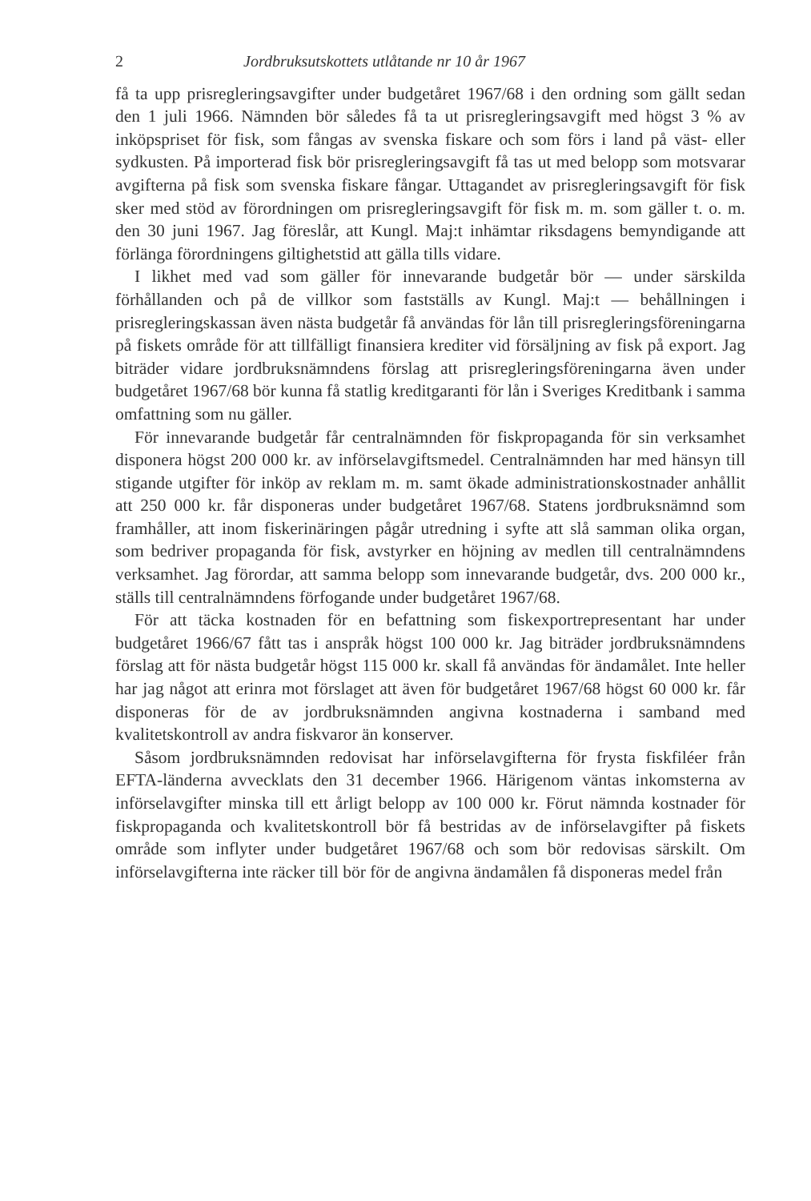2 Jordbruksutskottets utlåtande nr 10 år 1967
få ta upp prisregleringsavgifter under budgetåret 1967/68 i den ordning som gällt sedan den 1 juli 1966. Nämnden bör således få ta ut prisregleringsavgift med högst 3 % av inköpspriset för fisk, som fångas av svenska fiskare och som förs i land på väst- eller sydkusten. På importerad fisk bör prisregleringsavgift få tas ut med belopp som motsvarar avgifterna på fisk som svenska fiskare fångar. Uttagandet av prisregleringsavgift för fisk sker med stöd av förordningen om prisregleringsavgift för fisk m. m. som gäller t. o. m. den 30 juni 1967. Jag föreslår, att Kungl. Maj:t inhämtar riksdagens bemyndigande att förlänga förordningens giltighetstid att gälla tills vidare.
I likhet med vad som gäller för innevarande budgetår bör — under särskilda förhållanden och på de villkor som fastställs av Kungl. Maj:t — behållningen i prisregleringskassan även nästa budgetår få användas för lån till prisregleringsföreningarna på fiskets område för att tillfälligt finansiera krediter vid försäljning av fisk på export. Jag biträder vidare jordbruksnämndens förslag att prisregleringsföreningarna även under budgetåret 1967/68 bör kunna få statlig kreditgaranti för lån i Sveriges Kreditbank i samma omfattning som nu gäller.
För innevarande budgetår får centralnämnden för fiskpropaganda för sin verksamhet disponera högst 200 000 kr. av införselavgiftsmedel. Centralnämnden har med hänsyn till stigande utgifter för inköp av reklam m. m. samt ökade administrationskostnader anhållit att 250 000 kr. får disponeras under budgetåret 1967/68. Statens jordbruksnämnd som framhåller, att inom fiskerinäringen pågår utredning i syfte att slå samman olika organ, som bedriver propaganda för fisk, avstyrker en höjning av medlen till centralnämndens verksamhet. Jag förordar, att samma belopp som innevarande budgetår, dvs. 200 000 kr., ställs till centralnämndens förfogande under budgetåret 1967/68.
För att täcka kostnaden för en befattning som fiskexportrepresentant har under budgetåret 1966/67 fått tas i anspråk högst 100 000 kr. Jag biträder jordbruksnämndens förslag att för nästa budgetår högst 115 000 kr. skall få användas för ändamålet. Inte heller har jag något att erinra mot förslaget att även för budgetåret 1967/68 högst 60 000 kr. får disponeras för de av jordbruksnämnden angivna kostnaderna i samband med kvalitetskontroll av andra fiskvaror än konserver.
Såsom jordbruksnämnden redovisat har införselavgifterna för frysta fiskfiléer från EFTA-länderna avvecklats den 31 december 1966. Härigenom väntas inkomsterna av införselavgifter minska till ett årligt belopp av 100 000 kr. Förut nämnda kostnader för fiskpropaganda och kvalitetskontroll bör få bestridas av de införselavgifter på fiskets område som inflyter under budgetåret 1967/68 och som bör redovisas särskilt. Om införselavgifterna inte räcker till bör för de angivna ändamålen få disponeras medel från